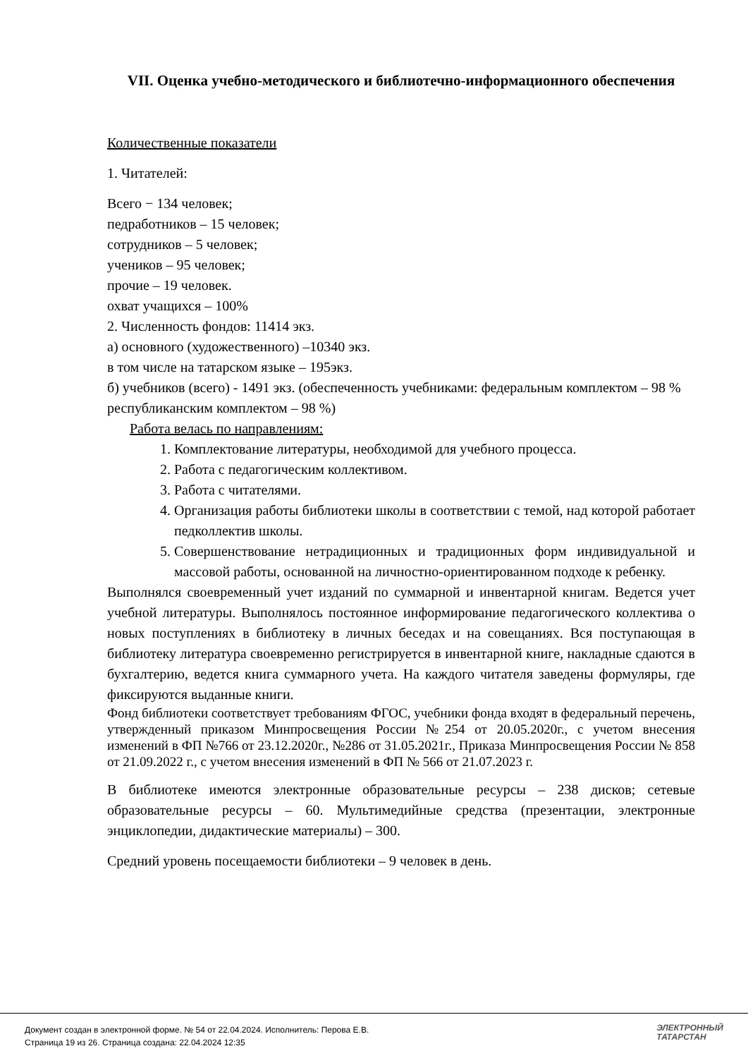VII. Оценка учебно-методического и библиотечно-информационного обеспечения
Количественные показатели
1. Читателей:
Всего − 134 человек;
педработников – 15 человек;
сотрудников – 5 человек;
учеников – 95 человек;
прочие – 19 человек.
охват учащихся – 100%
2. Численность фондов: 11414 экз.
а) основного (художественного) –10340 экз.
в том числе на татарском языке – 195экз.
б) учебников (всего) - 1491 экз. (обеспеченность учебниками: федеральным комплектом – 98 %
республиканским комплектом – 98 %)
Работа велась по направлениям:
1. Комплектование литературы, необходимой для учебного процесса.
2. Работа с педагогическим коллективом.
3. Работа с читателями.
4. Организация работы библиотеки школы в соответствии с темой, над которой работает педколлектив школы.
5. Совершенствование нетрадиционных и традиционных форм индивидуальной и массовой работы, основанной на личностно-ориентированном подходе к ребенку.
Выполнялся своевременный учет изданий по суммарной и инвентарной книгам. Ведется учет учебной литературы. Выполнялось постоянное информирование педагогического коллектива о новых поступлениях в библиотеку в личных беседах и на совещаниях. Вся поступающая в библиотеку литература своевременно регистрируется в инвентарной книге, накладные сдаются в бухгалтерию, ведется книга суммарного учета. На каждого читателя заведены формуляры, где фиксируются выданные книги.
Фонд библиотеки соответствует требованиям ФГОС, учебники фонда входят в федеральный перечень, утвержденный приказом Минпросвещения России №254 от 20.05.2020г., с учетом внесения изменений в ФП №766 от 23.12.2020г., №286 от 31.05.2021г., Приказа Минпросвещения России № 858 от 21.09.2022 г., с учетом внесения изменений в ФП № 566 от 21.07.2023 г.
В библиотеке имеются электронные образовательные ресурсы – 238 дисков; сетевые образовательные ресурсы – 60. Мультимедийные средства (презентации, электронные энциклопедии, дидактические материалы) – 300.
Средний уровень посещаемости библиотеки – 9 человек в день.
Документ создан в электронной форме. № 54 от 22.04.2024. Исполнитель: Перова Е.В.
Страница 19 из 26. Страница создана: 22.04.2024 12:35
ЭЛЕКТРОННЫЙ
ТАТАРСТАН